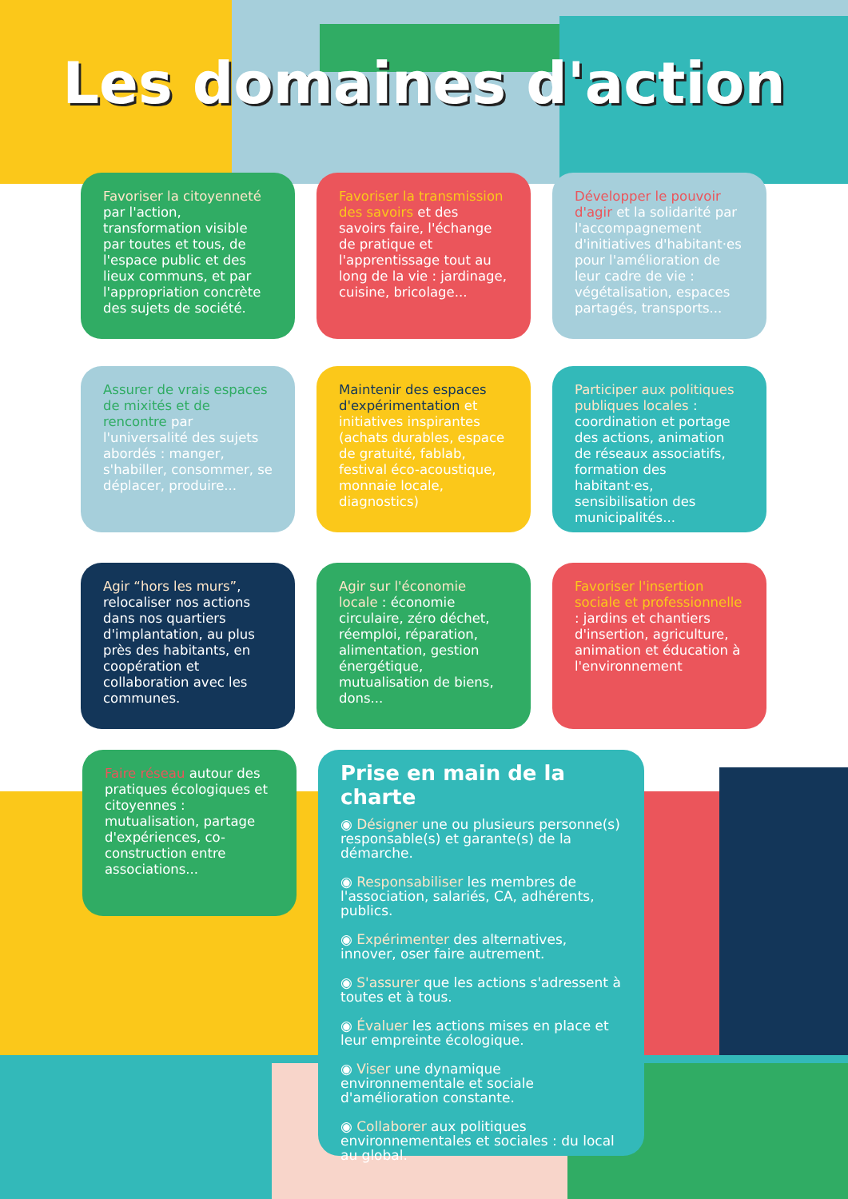Les domaines d'action
Favoriser la citoyenneté par l'action, transformation visible par toutes et tous, de l'espace public et des lieux communs, et par l'appropriation concrète des sujets de société.
Favoriser la transmission des savoirs et des savoirs faire, l'échange de pratique et l'apprentissage tout au long de la vie : jardinage, cuisine, bricolage...
Développer le pouvoir d'agir et la solidarité par l'accompagnement d'initiatives d'habitant·es pour l'amélioration de leur cadre de vie : végétalisation, espaces partagés, transports...
Assurer de vrais espaces de mixités et de rencontre par l'universalité des sujets abordés : manger, s'habiller, consommer, se déplacer, produire...
Maintenir des espaces d'expérimentation et initiatives inspirantes (achats durables, espace de gratuité, fablab, festival éco-acoustique, monnaie locale, diagnostics)
Participer aux politiques publiques locales : coordination et portage des actions, animation de réseaux associatifs, formation des habitant·es, sensibilisation des municipalités...
Agir “hors les murs”, relocaliser nos actions dans nos quartiers d'implantation, au plus près des habitants, en coopération et collaboration avec les communes.
Agir sur l'économie locale : économie circulaire, zéro déchet, réemploi, réparation, alimentation, gestion énergétique, mutualisation de biens, dons...
Favoriser l'insertion sociale et professionnelle : jardins et chantiers d'insertion, agriculture, animation et éducation à l'environnement
Faire réseau autour des pratiques écologiques et citoyennes : mutualisation, partage d'expériences, co-construction entre associations...
Prise en main de la charte
◉ Désigner une ou plusieurs personne(s) responsable(s) et garante(s) de la démarche.
◉ Responsabiliser les membres de l'association, salariés, CA, adhérents, publics.
◉ Expérimenter des alternatives, innover, oser faire autrement.
◉ S'assurer que les actions s'adressent à toutes et à tous.
◉ Évaluer les actions mises en place et leur empreinte écologique.
◉ Viser une dynamique environnementale et sociale d'amélioration constante.
◉ Collaborer aux politiques environnementales et sociales : du local au global.